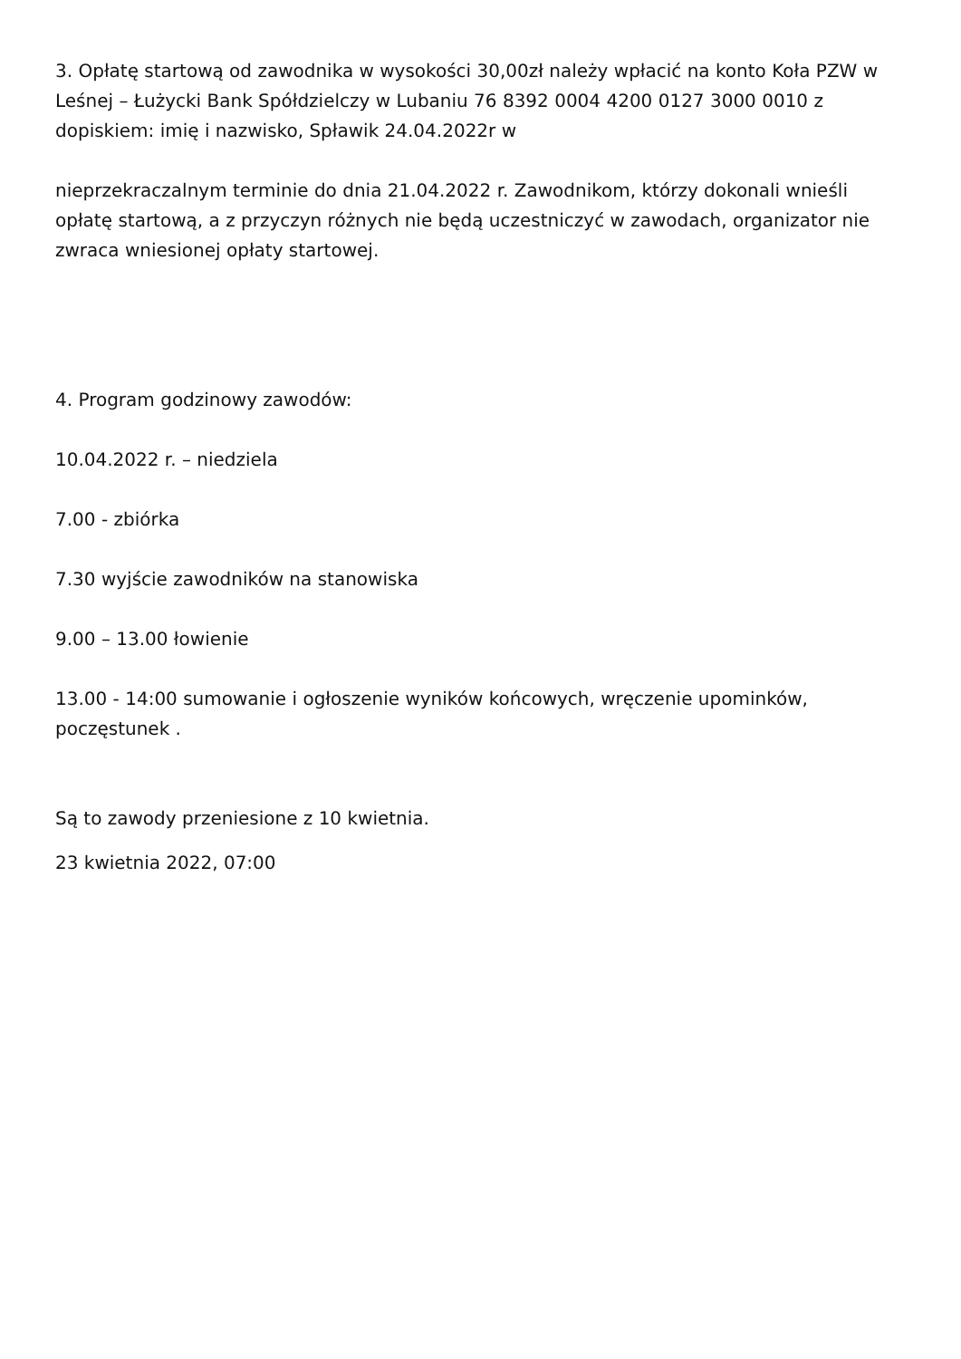3. Opłatę startową od zawodnika w wysokości 30,00zł należy wpłacić na konto Koła PZW w Leśnej – Łużycki Bank Spółdzielczy w Lubaniu 76 8392 0004 4200 0127 3000 0010 z dopiskiem: imię i nazwisko, Spławik 24.04.2022r w
nieprzekraczalnym terminie do dnia 21.04.2022 r. Zawodnikom, którzy dokonali wnieśli opłatę startową, a z przyczyn różnych nie będą uczestniczyć w zawodach, organizator nie zwraca wniesionej opłaty startowej.
4. Program godzinowy zawodów:
10.04.2022 r. – niedziela
7.00 - zbiórka
7.30 wyjście zawodników na stanowiska
9.00 – 13.00 łowienie
13.00 - 14:00 sumowanie i ogłoszenie wyników końcowych, wręczenie upominków, poczęstunek .
Są to zawody przeniesione z 10 kwietnia.
23 kwietnia 2022, 07:00